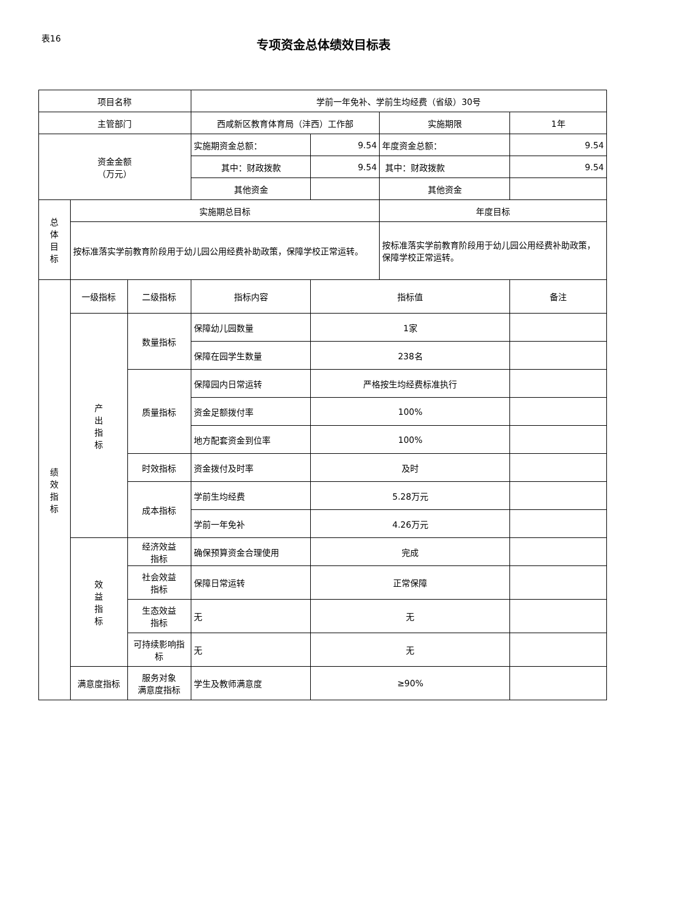表16
专项资金总体绩效目标表
| 项目名称 | | | 学前一年免补、学前生均经费（省级）30号 | | | |
| 主管部门 | | | 西咸新区教育体育局（沣西）工作部 | | 实施期限 | 1年 |
| 资金金额 （万元） | | | 实施期资金总额： | 9.54 | 年度资金总额： | 9.54 |
| | | | 其中：财政拨款 | 9.54 | 其中：财政拨款 | 9.54 |
| | | | 其他资金 | | 其他资金 | |
| 总 体 目 标 | 实施期总目标 | | | | 年度目标 | |
| | 按标准落实学前教育阶段用于幼儿园公用经费补助政策，保障学校正常运转。 | | | | 按标准落实学前教育阶段用于幼儿园公用经费补助政策，保障学校正常运转。 | |
| 绩 效 指 标 | 一级指标 | 二级指标 | 指标内容 | 指标值 | | 备注 |
| | 产 出 指 标 | 数量指标 | 保障幼儿园数量 | 1家 | | |
| | | | 保障在园学生数量 | 238名 | | |
| | | 质量指标 | 保障园内日常运转 | 严格按生均经费标准执行 | | |
| | | | 资金足额拨付率 | 100% | | |
| | | | 地方配套资金到位率 | 100% | | |
| | | 时效指标 | 资金拨付及时率 | 及时 | | |
| | | 成本指标 | 学前生均经费 | 5.28万元 | | |
| | | | 学前一年免补 | 4.26万元 | | |
| | 效 益 指 标 | 经济效益 指标 | 确保预算资金合理使用 | 完成 | | |
| | | 社会效益 指标 | 保障日常运转 | 正常保障 | | |
| | | 生态效益 指标 | 无 | 无 | | |
| | | 可持续影响指标 | 无 | 无 | | |
| | 满意度指标 | 服务对象 满意度指标 | 学生及教师满意度 | ≥90% | | |